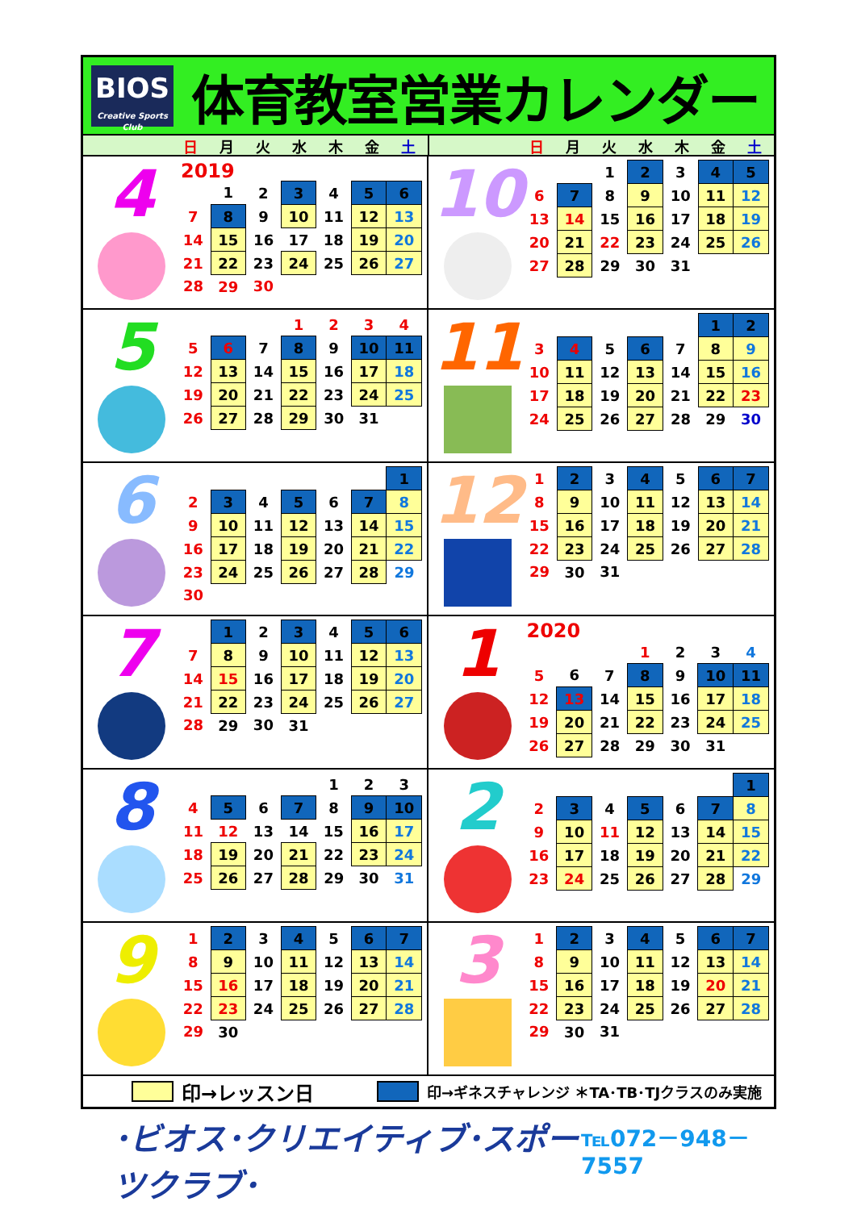BIOS
Creative Sports Club
体育教室営業カレンダー
日 月火水木金土 日 月火水木金土
4
2019
| | 1 | 2 | 3 | 4 | 5 | 6 |
| 7 | 8 | 9 | 10 | 11 | 12 | 13 |
| 14 | 15 | 16 | 17 | 18 | 19 | 20 |
| 21 | 22 | 23 | 24 | 25 | 26 | 27 |
| 28 | 29 | 30 | | | | |
10
| | | 1 | 2 | 3 | 4 | 5 |
| 6 | 7 | 8 | 9 | 10 | 11 | 12 |
| 13 | 14 | 15 | 16 | 17 | 18 | 19 |
| 20 | 21 | 22 | 23 | 24 | 25 | 26 |
| 27 | 28 | 29 | 30 | 31 | | |
5
| | | | 1 | 2 | 3 | 4 |
| 5 | 6 | 7 | 8 | 9 | 10 | 11 |
| 12 | 13 | 14 | 15 | 16 | 17 | 18 |
| 19 | 20 | 21 | 22 | 23 | 24 | 25 |
| 26 | 27 | 28 | 29 | 30 | 31 | |
11
| | | | | | 1 | 2 |
| 3 | 4 | 5 | 6 | 7 | 8 | 9 |
| 10 | 11 | 12 | 13 | 14 | 15 | 16 |
| 17 | 18 | 19 | 20 | 21 | 22 | 23 |
| 24 | 25 | 26 | 27 | 28 | 29 | 30 |
6
| | | | | | | 1 |
| 2 | 3 | 4 | 5 | 6 | 7 | 8 |
| 9 | 10 | 11 | 12 | 13 | 14 | 15 |
| 16 | 17 | 18 | 19 | 20 | 21 | 22 |
| 23 | 24 | 25 | 26 | 27 | 28 | 29 |
| 30 | | | | | | |
12
| 1 | 2 | 3 | 4 | 5 | 6 | 7 |
| 8 | 9 | 10 | 11 | 12 | 13 | 14 |
| 15 | 16 | 17 | 18 | 19 | 20 | 21 |
| 22 | 23 | 24 | 25 | 26 | 27 | 28 |
| 29 | 30 | 31 | | | | |
7
| | 1 | 2 | 3 | 4 | 5 | 6 |
| 7 | 8 | 9 | 10 | 11 | 12 | 13 |
| 14 | 15 | 16 | 17 | 18 | 19 | 20 |
| 21 | 22 | 23 | 24 | 25 | 26 | 27 |
| 28 | 29 | 30 | 31 | | | |
1
2020
| | | | 1 | 2 | 3 | 4 |
| 5 | 6 | 7 | 8 | 9 | 10 | 11 |
| 12 | 13 | 14 | 15 | 16 | 17 | 18 |
| 19 | 20 | 21 | 22 | 23 | 24 | 25 |
| 26 | 27 | 28 | 29 | 30 | 31 | |
8
| | | | | 1 | 2 | 3 |
| 4 | 5 | 6 | 7 | 8 | 9 | 10 |
| 11 | 12 | 13 | 14 | 15 | 16 | 17 |
| 18 | 19 | 20 | 21 | 22 | 23 | 24 |
| 25 | 26 | 27 | 28 | 29 | 30 | 31 |
2
| | | | | | | 1 |
| 2 | 3 | 4 | 5 | 6 | 7 | 8 |
| 9 | 10 | 11 | 12 | 13 | 14 | 15 |
| 16 | 17 | 18 | 19 | 20 | 21 | 22 |
| 23 | 24 | 25 | 26 | 27 | 28 | 29 |
9
| 1 | 2 | 3 | 4 | 5 | 6 | 7 |
| 8 | 9 | 10 | 11 | 12 | 13 | 14 |
| 15 | 16 | 17 | 18 | 19 | 20 | 21 |
| 22 | 23 | 24 | 25 | 26 | 27 | 28 |
| 29 | 30 | | | | | |
3
| 1 | 2 | 3 | 4 | 5 | 6 | 7 |
| 8 | 9 | 10 | 11 | 12 | 13 | 14 |
| 15 | 16 | 17 | 18 | 19 | 20 | 21 |
| 22 | 23 | 24 | 25 | 26 | 27 | 28 |
| 29 | 30 | 31 | | | | |
印→レッスン日 印→ギネスチャレンジ ＊TA･TB･TJクラスのみ実施
･ビオス･クリエイティブ･スポーツクラブ･ ℡072－948－7557